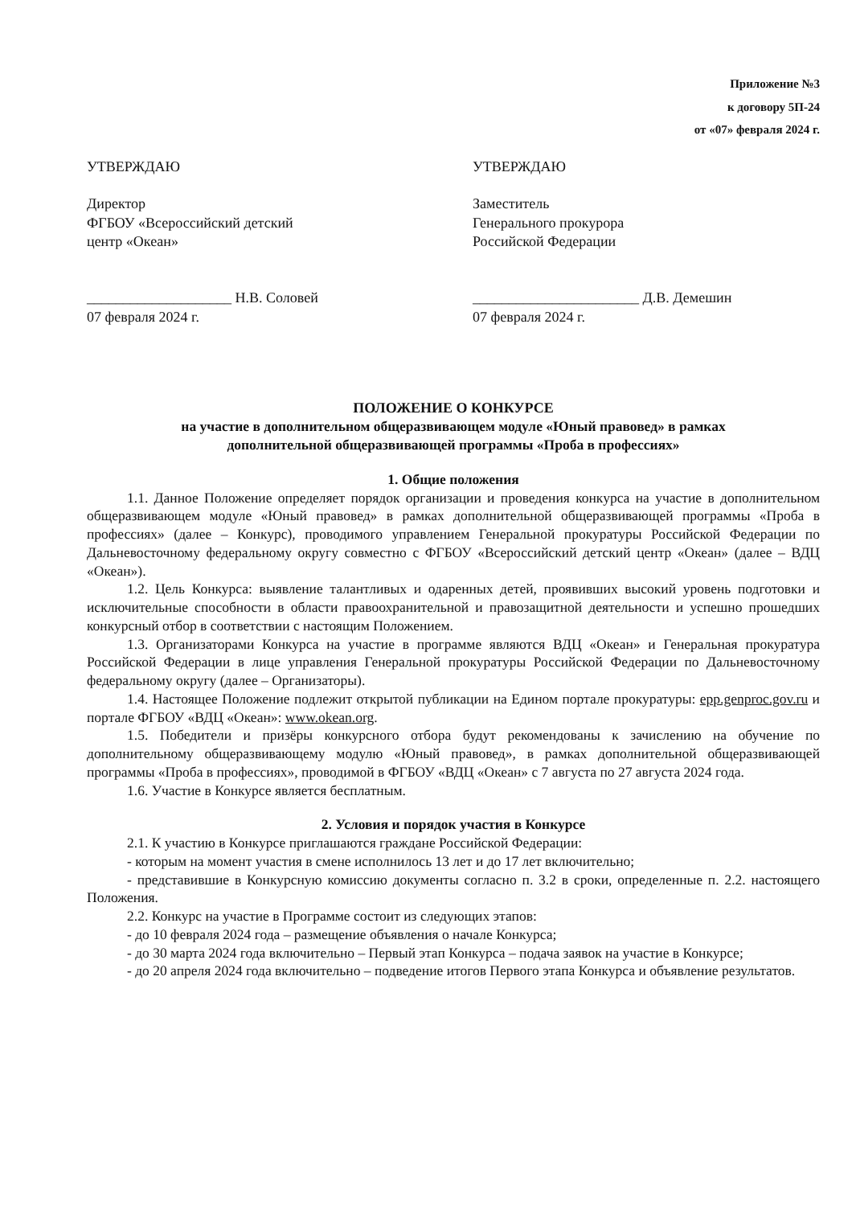Приложение №3
к договору 5П-24
от «07» февраля 2024 г.
УТВЕРЖДАЮ
Директор
ФГБОУ «Всероссийский детский
центр «Океан»
____________________ Н.В. Соловей
07 февраля 2024 г.
УТВЕРЖДАЮ
Заместитель
Генерального прокурора
Российской Федерации
_______________________ Д.В. Демешин
07 февраля 2024 г.
ПОЛОЖЕНИЕ О КОНКУРСЕ
на участие в дополнительном общеразвивающем модуле «Юный правовед» в рамках
дополнительной общеразвивающей программы «Проба в профессиях»
1. Общие положения
1.1. Данное Положение определяет порядок организации и проведения конкурса на участие в дополнительном общеразвивающем модуле «Юный правовед» в рамках дополнительной общеразвивающей программы «Проба в профессиях» (далее – Конкурс), проводимого управлением Генеральной прокуратуры Российской Федерации по Дальневосточному федеральному округу совместно с ФГБОУ «Всероссийский детский центр «Океан» (далее – ВДЦ «Океан»).
1.2. Цель Конкурса: выявление талантливых и одаренных детей, проявивших высокий уровень подготовки и исключительные способности в области правоохранительной и правозащитной деятельности и успешно прошедших конкурсный отбор в соответствии с настоящим Положением.
1.3. Организаторами Конкурса на участие в программе являются ВДЦ «Океан» и Генеральная прокуратура Российской Федерации в лице управления Генеральной прокуратуры Российской Федерации по Дальневосточному федеральному округу (далее – Организаторы).
1.4. Настоящее Положение подлежит открытой публикации на Едином портале прокуратуры: epp.genproc.gov.ru и портале ФГБОУ «ВДЦ «Океан»: www.okean.org.
1.5. Победители и призёры конкурсного отбора будут рекомендованы к зачислению на обучение по дополнительному общеразвивающему модулю «Юный правовед», в рамках дополнительной общеразвивающей программы «Проба в профессиях», проводимой в ФГБОУ «ВДЦ «Океан» с 7 августа по 27 августа 2024 года.
1.6. Участие в Конкурсе является бесплатным.
2. Условия и порядок участия в Конкурсе
2.1. К участию в Конкурсе приглашаются граждане Российской Федерации:
- которым на момент участия в смене исполнилось 13 лет и до 17 лет включительно;
- представившие в Конкурсную комиссию документы согласно п. 3.2 в сроки, определенные п. 2.2. настоящего Положения.
2.2. Конкурс на участие в Программе состоит из следующих этапов:
- до 10 февраля 2024 года – размещение объявления о начале Конкурса;
- до 30 марта 2024 года включительно – Первый этап Конкурса – подача заявок на участие в Конкурсе;
- до 20 апреля 2024 года включительно – подведение итогов Первого этапа Конкурса и объявление результатов.